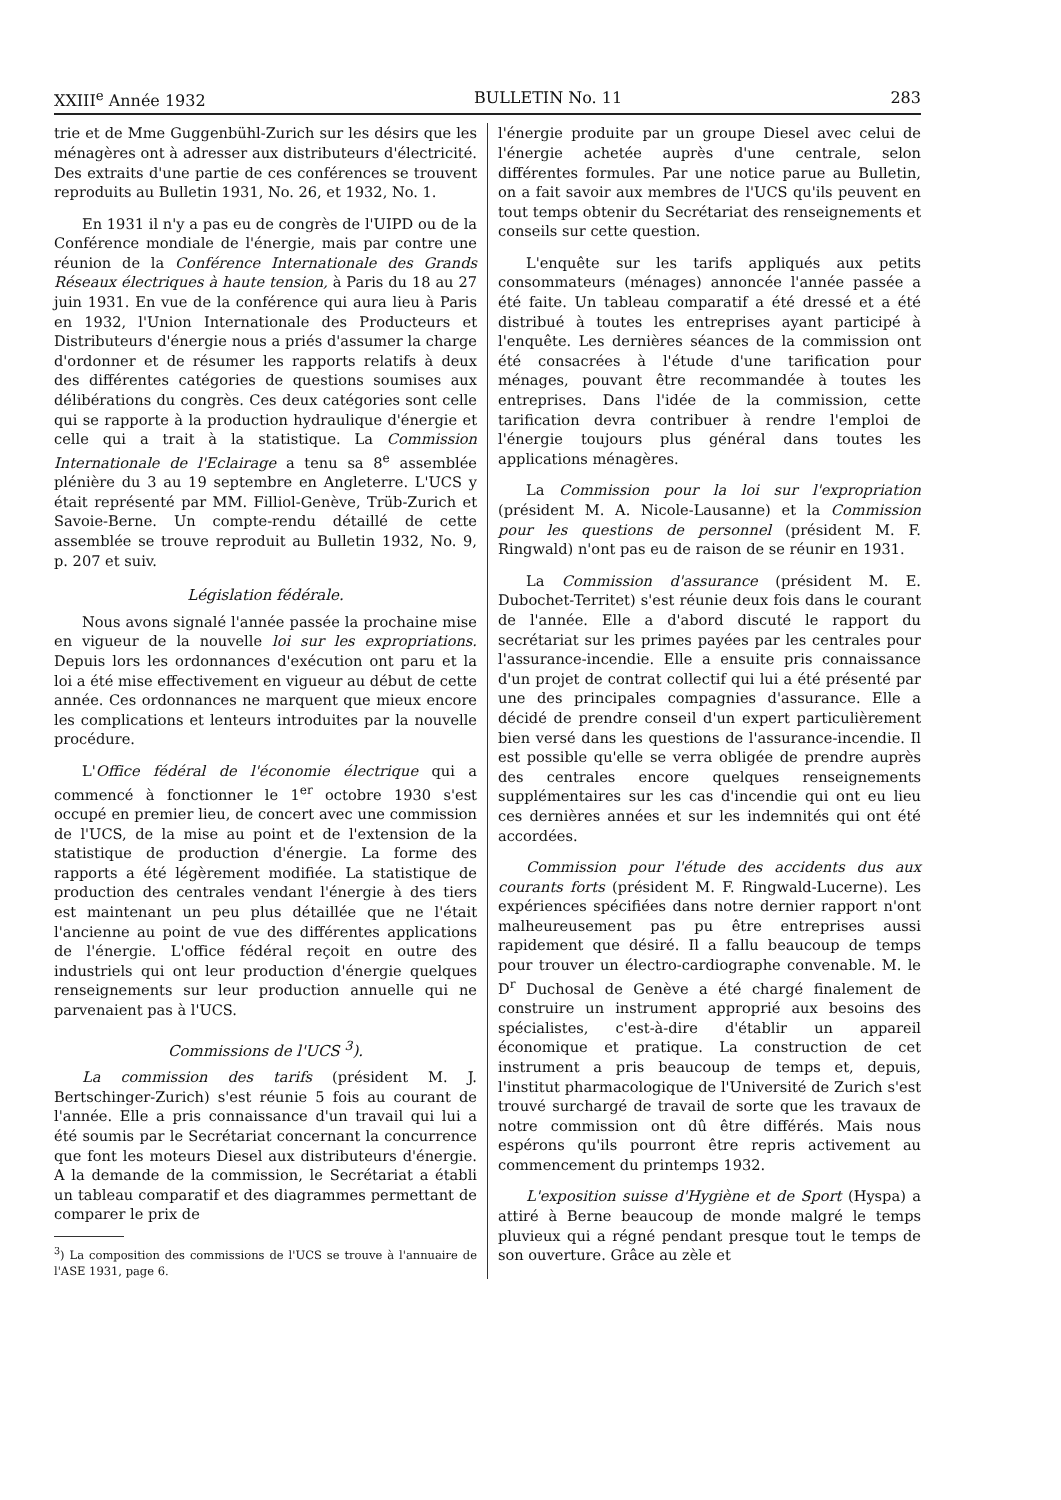XXIII<sup>e</sup> Année 1932 BULLETIN No. 11 283
trie et de Mme Guggenbühl-Zurich sur les désirs que les ménagères ont à adresser aux distributeurs d'électricité. Des extraits d'une partie de ces conférences se trouvent reproduits au Bulletin 1931, No. 26, et 1932, No. 1.
En 1931 il n'y a pas eu de congrès de l'UIPD ou de la Conférence mondiale de l'énergie, mais par contre une réunion de la Conférence Internationale des Grands Réseaux électriques à haute tension, à Paris du 18 au 27 juin 1931. En vue de la conférence qui aura lieu à Paris en 1932, l'Union Internationale des Producteurs et Distributeurs d'énergie nous a priés d'assumer la charge d'ordonner et de résumer les rapports relatifs à deux des différentes catégories de questions soumises aux délibérations du congrès. Ces deux catégories sont celle qui se rapporte à la production hydraulique d'énergie et celle qui a trait à la statistique. La Commission Internationale de l'Eclairage a tenu sa 8<sup>e</sup> assemblée plénière du 3 au 19 septembre en Angleterre. L'UCS y était représenté par MM. Filliol-Genève, Trüb-Zurich et Savoie-Berne. Un compte-rendu détaillé de cette assemblée se trouve reproduit au Bulletin 1932, No. 9, p. 207 et suiv.
Législation fédérale.
Nous avons signalé l'année passée la prochaine mise en vigueur de la nouvelle loi sur les expropriations. Depuis lors les ordonnances d'exécution ont paru et la loi a été mise effectivement en vigueur au début de cette année. Ces ordonnances ne marquent que mieux encore les complications et lenteurs introduites par la nouvelle procédure.
L'Office fédéral de l'économie électrique qui a commencé à fonctionner le 1<sup>er</sup> octobre 1930 s'est occupé en premier lieu, de concert avec une commission de l'UCS, de la mise au point et de l'extension de la statistique de production d'énergie. La forme des rapports a été légèrement modifiée. La statistique de production des centrales vendant l'énergie à des tiers est maintenant un peu plus détaillée que ne l'était l'ancienne au point de vue des différentes applications de l'énergie. L'office fédéral reçoit en outre des industriels qui ont leur production d'énergie quelques renseignements sur leur production annuelle qui ne parvenaient pas à l'UCS.
Commissions de l'UCS <sup>3</sup>).
La commission des tarifs (président M. J. Bertschinger-Zurich) s'est réunie 5 fois au courant de l'année. Elle a pris connaissance d'un travail qui lui a été soumis par le Secrétariat concernant la concurrence que font les moteurs Diesel aux distributeurs d'énergie. A la demande de la commission, le Secrétariat a établi un tableau comparatif et des diagrammes permettant de comparer le prix de
<sup>3</sup>) La composition des commissions de l'UCS se trouve à l'annuaire de l'ASE 1931, page 6.
l'énergie produite par un groupe Diesel avec celui de l'énergie achetée auprès d'une centrale, selon différentes formules. Par une notice parue au Bulletin, on a fait savoir aux membres de l'UCS qu'ils peuvent en tout temps obtenir du Secrétariat des renseignements et conseils sur cette question.
L'enquête sur les tarifs appliqués aux petits consommateurs (ménages) annoncée l'année passée a été faite. Un tableau comparatif a été dressé et a été distribué à toutes les entreprises ayant participé à l'enquête. Les dernières séances de la commission ont été consacrées à l'étude d'une tarification pour ménages, pouvant être recommandée à toutes les entreprises. Dans l'idée de la commission, cette tarification devra contribuer à rendre l'emploi de l'énergie toujours plus général dans toutes les applications ménagères.
La Commission pour la loi sur l'expropriation (président M. A. Nicole-Lausanne) et la Commission pour les questions de personnel (président M. F. Ringwald) n'ont pas eu de raison de se réunir en 1931.
La Commission d'assurance (président M. E. Dubochet-Territet) s'est réunie deux fois dans le courant de l'année. Elle a d'abord discuté le rapport du secrétariat sur les primes payées par les centrales pour l'assurance-incendie. Elle a ensuite pris connaissance d'un projet de contrat collectif qui lui a été présenté par une des principales compagnies d'assurance. Elle a décidé de prendre conseil d'un expert particulièrement bien versé dans les questions de l'assurance-incendie. Il est possible qu'elle se verra obligée de prendre auprès des centrales encore quelques renseignements supplémentaires sur les cas d'incendie qui ont eu lieu ces dernières années et sur les indemnités qui ont été accordées.
Commission pour l'étude des accidents dus aux courants forts (président M. F. Ringwald-Lucerne). Les expériences spécifiées dans notre dernier rapport n'ont malheureusement pas pu être entreprises aussi rapidement que désiré. Il a fallu beaucoup de temps pour trouver un électro-cardiographe convenable. M. le D<sup>r</sup> Duchosal de Genève a été chargé finalement de construire un instrument approprié aux besoins des spécialistes, c'est-à-dire d'établir un appareil économique et pratique. La construction de cet instrument a pris beaucoup de temps et, depuis, l'institut pharmacologique de l'Université de Zurich s'est trouvé surchargé de travail de sorte que les travaux de notre commission ont dû être différés. Mais nous espérons qu'ils pourront être repris activement au commencement du printemps 1932.
L'exposition suisse d'Hygiène et de Sport (Hyspa) a attiré à Berne beaucoup de monde malgré le temps pluvieux qui a régné pendant presque tout le temps de son ouverture. Grâce au zèle et